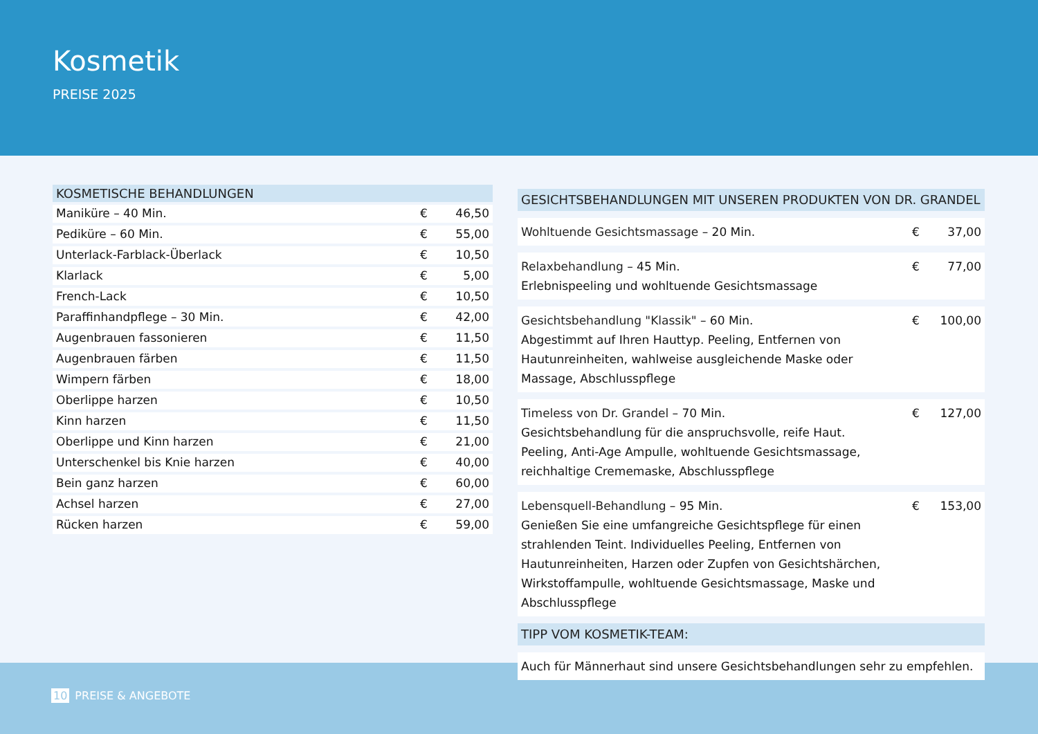Kosmetik
PREISE 2025
| KOSMETISCHE BEHANDLUNGEN | | |
| --- | --- | --- |
| Maniküre – 40 Min. | € | 46,50 |
| Pediküre – 60 Min. | € | 55,00 |
| Unterlack-Farblack-Überlack | € | 10,50 |
| Klarlack | € | 5,00 |
| French-Lack | € | 10,50 |
| Paraffinhandpflege – 30 Min. | € | 42,00 |
| Augenbrauen fassonieren | € | 11,50 |
| Augenbrauen färben | € | 11,50 |
| Wimpern färben | € | 18,00 |
| Oberlippe harzen | € | 10,50 |
| Kinn harzen | € | 11,50 |
| Oberlippe und Kinn harzen | € | 21,00 |
| Unterschenkel bis Knie harzen | € | 40,00 |
| Bein ganz harzen | € | 60,00 |
| Achsel harzen | € | 27,00 |
| Rücken harzen | € | 59,00 |
| GESICHTSBEHANDLUNGEN MIT UNSEREN PRODUKTEN VON DR. GRANDEL | | |
| --- | --- | --- |
| Wohltuende Gesichtsmassage – 20 Min. | € | 37,00 |
| Relaxbehandlung – 45 Min. Erlebnispeeling und wohltuende Gesichtsmassage | € | 77,00 |
| Gesichtsbehandlung "Klassik" – 60 Min. Abgestimmt auf Ihren Hauttyp. Peeling, Entfernen von Hautunreinheiten, wahlweise ausgleichende Maske oder Massage, Abschlusspflege | € | 100,00 |
| Timeless von Dr. Grandel – 70 Min. Gesichtsbehandlung für die anspruchsvolle, reife Haut. Peeling, Anti-Age Ampulle, wohltuende Gesichtsmassage, reichhaltige Crememaske, Abschlusspflege | € | 127,00 |
| Lebensquell-Behandlung – 95 Min. Genießen Sie eine umfangreiche Gesichtspflege für einen strahlenden Teint. Individuelles Peeling, Entfernen von Hautunreinheiten, Harzen oder Zupfen von Gesichtshärchen, Wirkstoffampulle, wohltuende Gesichtsmassage, Maske und Abschlusspflege | € | 153,00 |
| TIPP VOM KOSMETIK-TEAM: | | |
| Auch für Männerhaut sind unsere Gesichtsbehandlungen sehr zu empfehlen. | | |
10 PREISE & ANGEBOTE